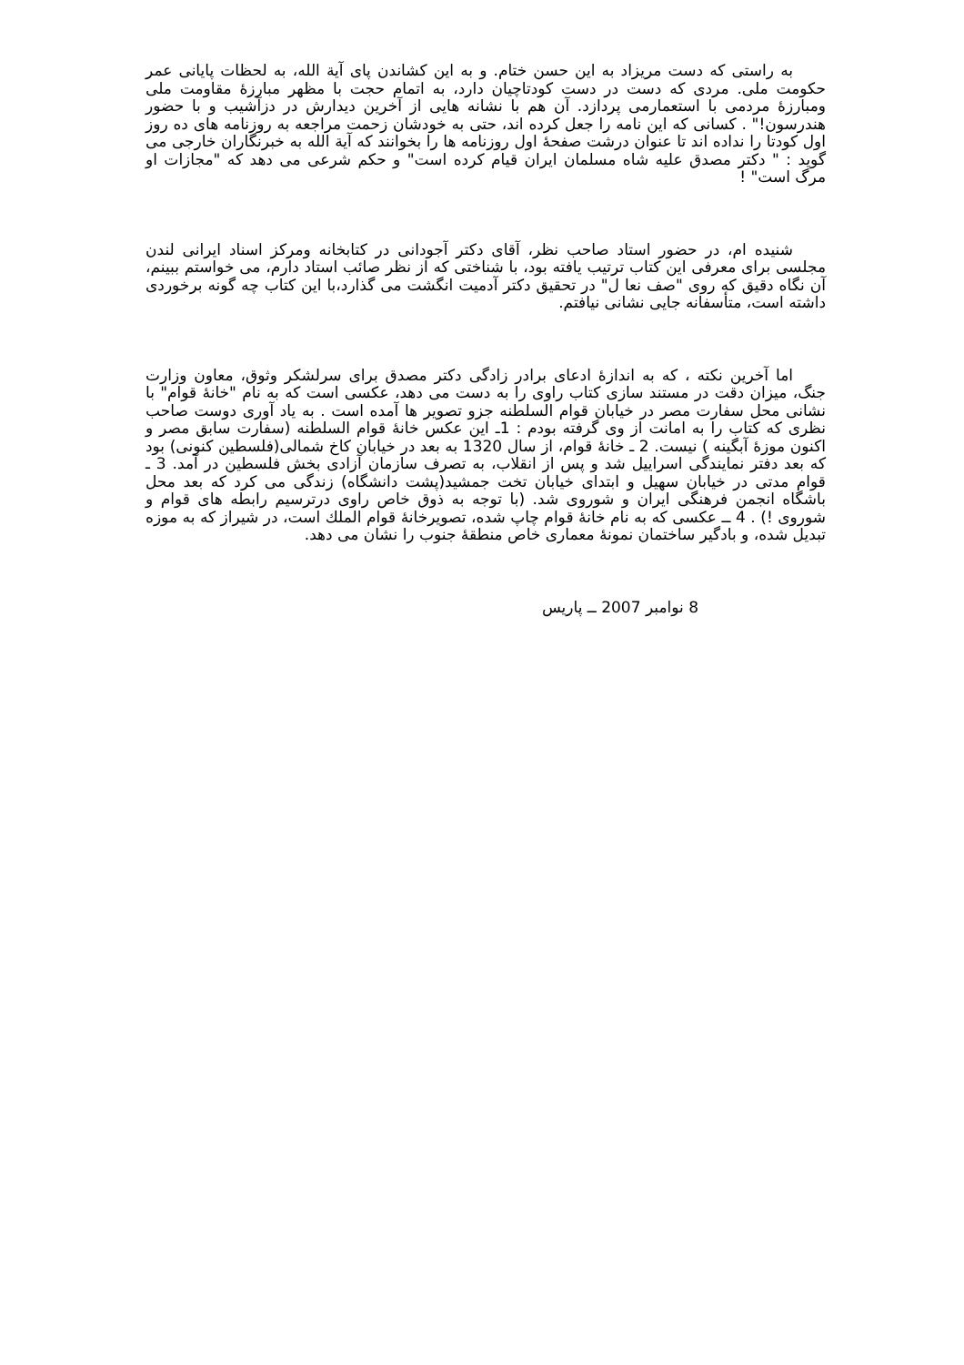به راستی که دست مریزاد به این حسن ختام. و به این کشاندن پای آیة الله، به لحظات پایانی عمر حکومت ملی. مردی که دست در دست کودتاچیان دارد، به اتمام حجت با مظهر مبارزۀ مقاومت ملی ومبارزۀ مردمی با استعمارمی پردازد. آن هم با نشانه هایی از آخرین دیدارش در دزآشیب و با حضور هندرسون!" . کسانی که این نامه را جعل کرده اند، حتی به خودشان زحمت مراجعه به روزنامه های ده روز اول کودتا را نداده اند تا عنوان درشت صفحۀ اول روزنامه ها را بخوانند که آیة الله به خبرنگاران خارجی می گوید : " دکتر مصدق علیه شاه مسلمان ایران قیام کرده است" و حکم شرعی می دهد که "مجازات او مرگ است" !
شنیده ام، در حضور استاد صاحب نظر، آقای دکتر آجودانی در کتابخانه ومرکز اسناد ایرانی لندن مجلسی برای معرفی این کتاب ترتیب یافته بود، با شناختی که از نظر صائب استاد دارم، می خواستم ببینم، آن نگاه دقیق که روی "صف نعا ل" در تحقیق دکتر آدمیت انگشت می گذارد،با این کتاب چه گونه برخوردی داشته است، متأسفانه جایی نشانی نیافتم.
اما آخرین نکته ، که به اندازۀ ادعای برادر زادگی دکتر مصدق برای سرلشکر وثوق، معاون وزارت جنگ، میزان دقت در مستند سازی کتاب راوی را به دست می دهد، عکسی است که به نام "خانۀ قوام" با نشانی محل سفارت مصر در خیابان قوام السلطنه جزو تصویر ها آمده است . به یاد آوری دوست صاحب نظری که کتاب را به امانت از وی گرفته بودم : 1ـ این عکس خانۀ قوام السلطنه (سفارت سابق مصر و اکنون موزۀ آبگینه ) نیست. 2 ـ خانۀ قوام، از سال 1320 به بعد در خیابان کاخ شمالی(فلسطین کنونی) بود که بعد دفتر نمایندگی اسراییل شد و پس از انقلاب، به تصرف سازمان آزادی بخش فلسطین در آمد. 3 ـ قوام مدتی در خیابان سهیل و ابتدای خیابان تخت جمشید(پشت دانشگاه) زندگی می کرد که بعد محل باشگاه انجمن فرهنگی ایران و شوروی شد. (با توجه به ذوق خاص راوی درترسیم رابطه های قوام و شوروی !) . 4 ــ عکسی که به نام خانۀ قوام چاپ شده، تصویرخانۀ قوام الملك است، در شیراز که به موزه تبدیل شده، و بادگیر ساختمان نمونۀ معماری خاص منطقۀ جنوب را نشان می دهد.
8 نوامبر 2007 ــ پاریس